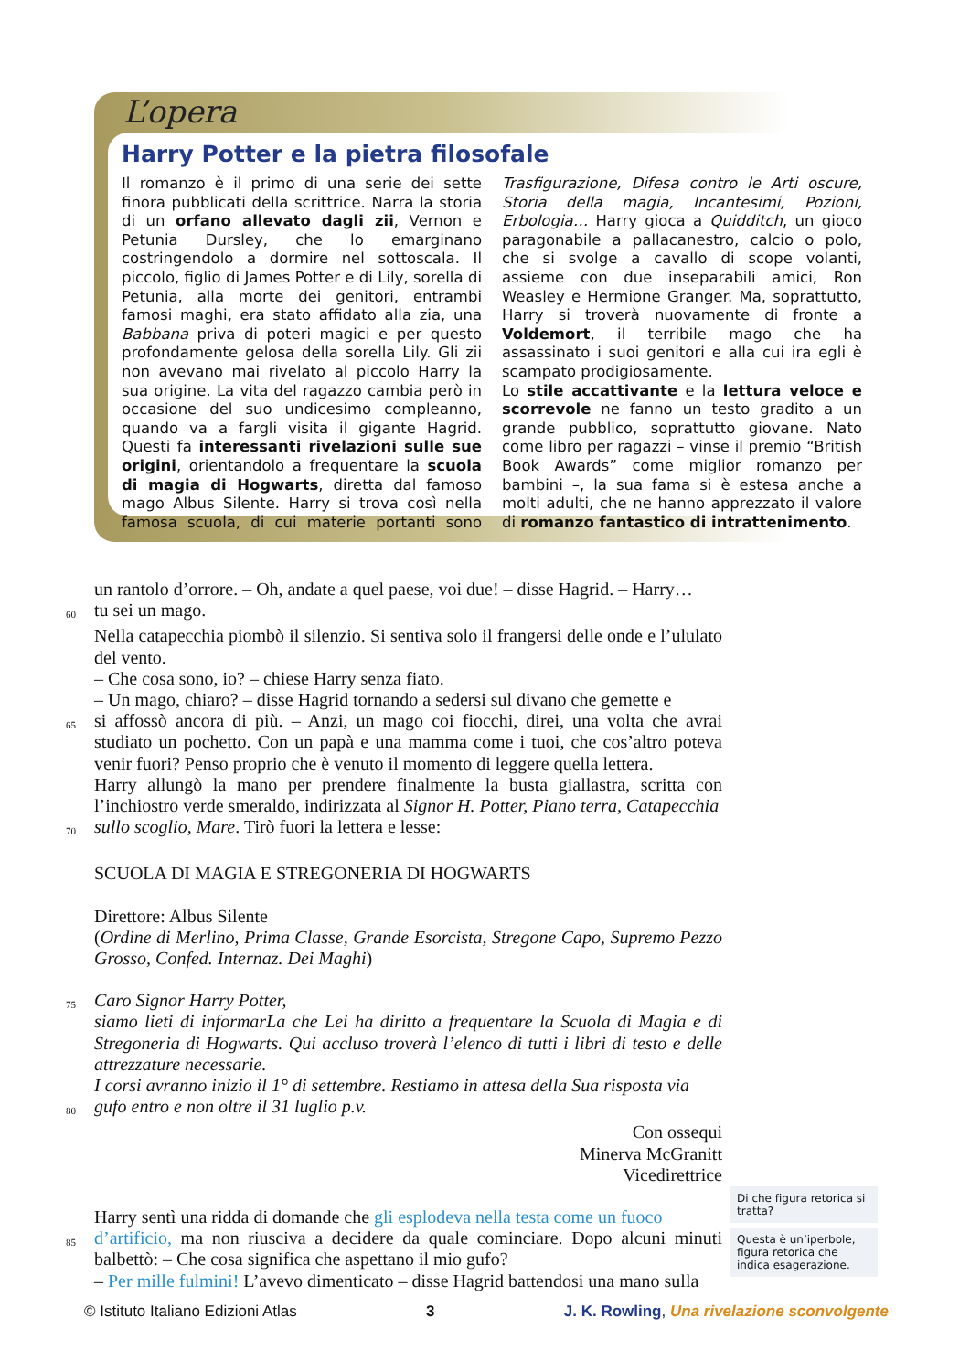L’opera
Harry Potter e la pietra filosofale
Il romanzo è il primo di una serie dei sette finora pubblicati della scrittrice. Narra la storia di un orfano allevato dagli zii, Vernon e Petunia Dursley, che lo emarginano costringendolo a dormire nel sottoscala. Il piccolo, figlio di James Potter e di Lily, sorella di Petunia, alla morte dei genitori, entrambi famosi maghi, era stato affidato alla zia, una Babbana priva di poteri magici e per questo profondamente gelosa della sorella Lily. Gli zii non avevano mai rivelato al piccolo Harry la sua origine. La vita del ragazzo cambia però in occasione del suo undicesimo compleanno, quando va a fargli visita il gigante Hagrid. Questi fa interessanti rivelazioni sulle sue origini, orientandolo a frequentare la scuola di magia di Hogwarts, diretta dal famoso mago Albus Silente. Harry si trova così nella famosa scuola, di cui materie portanti sono Trasfigurazione, Difesa contro le Arti oscure, Storia della magia, Incantesimi, Pozioni, Erbologia… Harry gioca a Quidditch, un gioco paragonabile a pallacanestro, calcio o polo, che si svolge a cavallo di scope volanti, assieme con due inseparabili amici, Ron Weasley e Hermione Granger. Ma, soprattutto, Harry si troverà nuovamente di fronte a Voldemort, il terribile mago che ha assassinato i suoi genitori e alla cui ira egli è scampato prodigiosamente.
Lo stile accattivante e la lettura veloce e scorrevole ne fanno un testo gradito a un grande pubblico, soprattutto giovane. Nato come libro per ragazzi – vinse il premio “British Book Awards” come miglior romanzo per bambini –, la sua fama si è estesa anche a molti adulti, che ne hanno apprezzato il valore di romanzo fantastico di intrattenimento.
un rantolo d’orrore. – Oh, andate a quel paese, voi due! – disse Hagrid. – Harry…
60 tu sei un mago.
Nella catapecchia piombò il silenzio. Si sentiva solo il frangersi delle onde e l’ululato del vento.
– Che cosa sono, io? – chiese Harry senza fiato.
– Un mago, chiaro? – disse Hagrid tornando a sedersi sul divano che gemette e
65 si affossò ancora di più. – Anzi, un mago coi fiocchi, direi, una volta che avrai studiato un pochetto. Con un papà e una mamma come i tuoi, che cos’altro poteva venir fuori? Penso proprio che è venuto il momento di leggere quella lettera.
Harry allungò la mano per prendere finalmente la busta giallastra, scritta con l’inchiostro verde smeraldo, indirizzata al Signor H. Potter, Piano terra, Catapecchia
70 sullo scoglio, Mare. Tirò fuori la lettera e lesse:
SCUOLA DI MAGIA E STREGONERIA DI HOGWARTS
Direttore: Albus Silente
(Ordine di Merlino, Prima Classe, Grande Esorcista, Stregone Capo, Supremo Pezzo Grosso, Confed. Internaz. Dei Maghi)
75 Caro Signor Harry Potter,
siamo lieti di informarLa che Lei ha diritto a frequentare la Scuola di Magia e di Stregoneria di Hogwarts. Qui accluso troverà l’elenco di tutti i libri di testo e delle attrezzature necessarie.
I corsi avranno inizio il 1° di settembre. Restiamo in attesa della Sua risposta via
80 gufo entro e non oltre il 31 luglio p.v.
Con ossequi
Minerva McGranitt
Vicedirettrice
Harry sentì una ridda di domande che gli esplodeva nella testa come un fuoco
85 d’artificio, ma non riusciva a decidere da quale cominciare. Dopo alcuni minuti balbettò: – Che cosa significa che aspettano il mio gufo?
– Per mille fulmini! L’avevo dimenticato – disse Hagrid battendosi una mano sulla
Di che figura retorica si tratta?
Questa è un’iperbole, figura retorica che indica esagerazione.
© Istituto Italiano Edizioni Atlas 3 J. K. Rowling, Una rivelazione sconvolgente